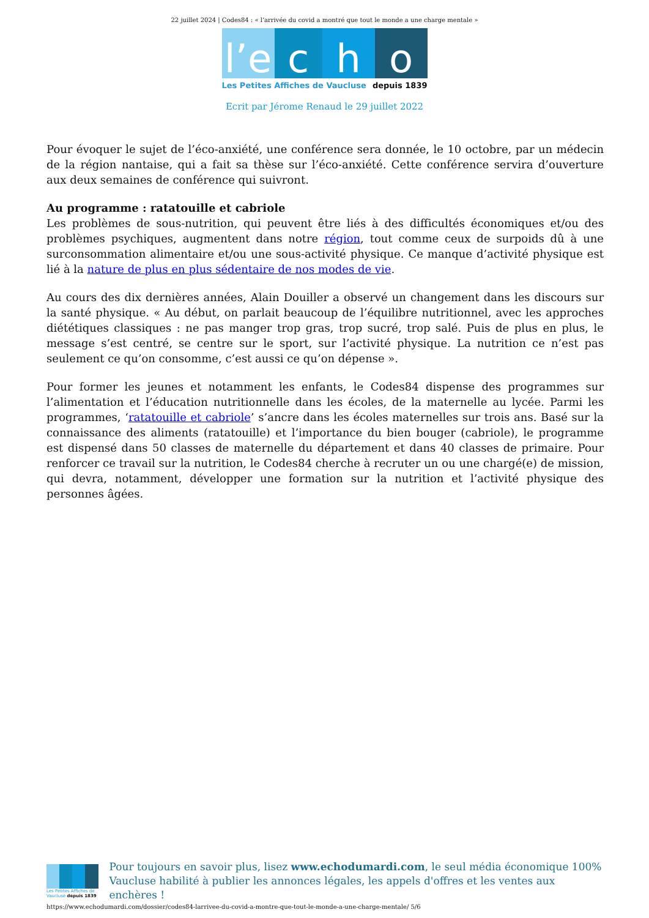22 juillet 2024 | Codes84 : « l’arrivée du covid a montré que tout le monde a une charge mentale »
l’e
c h o
Les Petites Affiches de Vaucluse depuis 1839
Ecrit par Jérome Renaud le 29 juillet 2022
Pour évoquer le sujet de l’éco-anxiété, une conférence sera donnée, le 10 octobre, par un médecin de la région nantaise, qui a fait sa thèse sur l’éco-anxiété. Cette conférence servira d’ouverture aux deux semaines de conférence qui suivront.
Au programme : ratatouille et cabriole
Les problèmes de sous-nutrition, qui peuvent être liés à des difficultés économiques et/ou des problèmes psychiques, augmentent dans notre région, tout comme ceux de surpoids dû à une surconsommation alimentaire et/ou une sous-activité physique. Ce manque d’activité physique est lié à la nature de plus en plus sédentaire de nos modes de vie.
Au cours des dix dernières années, Alain Douiller a observé un changement dans les discours sur la santé physique. « Au début, on parlait beaucoup de l’équilibre nutritionnel, avec les approches diététiques classiques : ne pas manger trop gras, trop sucré, trop salé. Puis de plus en plus, le message s’est centré, se centre sur le sport, sur l’activité physique. La nutrition ce n’est pas seulement ce qu’on consomme, c’est aussi ce qu’on dépense ».
Pour former les jeunes et notamment les enfants, le Codes84 dispense des programmes sur l’alimentation et l’éducation nutritionnelle dans les écoles, de la maternelle au lycée. Parmi les programmes, ‘ratatouille et cabriole’ s’ancre dans les écoles maternelles sur trois ans. Basé sur la connaissance des aliments (ratatouille) et l’importance du bien bouger (cabriole), le programme est dispensé dans 50 classes de maternelle du département et dans 40 classes de primaire. Pour renforcer ce travail sur la nutrition, le Codes84 cherche à recruter un ou une chargé(e) de mission, qui devra, notamment, développer une formation sur la nutrition et l’activité physique des personnes âgées.
Les Petites Affiches de Vaucluse depuis 1839
Pour toujours en savoir plus, lisez www.echodumardi.com, le seul média économique 100% Vaucluse habilité à publier les annonces légales, les appels d'offres et les ventes aux enchères !
https://www.echodumardi.com/dossier/codes84-larrivee-du-covid-a-montre-que-tout-le-monde-a-une-charge-mentale/ 5/6